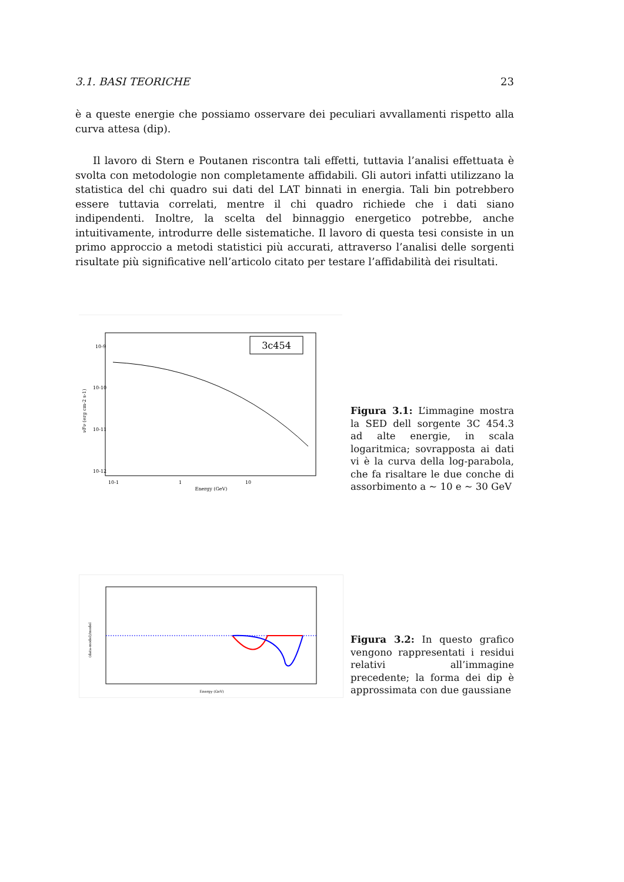3.1. BASI TEORICHE 23
è a queste energie che possiamo osservare dei peculiari avvallamenti rispetto alla curva attesa (dip).
Il lavoro di Stern e Poutanen riscontra tali effetti, tuttavia l’analisi effettuata è svolta con metodologie non completamente affidabili. Gli autori infatti utilizzano la statistica del chi quadro sui dati del LAT binnati in energia. Tali bin potrebbero essere tuttavia correlati, mentre il chi quadro richiede che i dati siano indipendenti. Inoltre, la scelta del binnaggio energetico potrebbe, anche intuitivamente, introdurre delle sistematiche. Il lavoro di questa tesi consiste in un primo approccio a metodi statistici più accurati, attraverso l’analisi delle sorgenti risultate più significative nell’articolo citato per testare l’affidabilità dei risultati.
3c454
10-9
10-10
10-11
10-12
10-1
1
10
Energy (GeV)
νFν (erg cm-2 s-1)
Figura 3.1: L’immagine mostra la SED dell sorgente 3C 454.3 ad alte energie, in scala logaritmica; sovrapposta ai dati vi è la curva della log-parabola, che fa risaltare le due conche di assorbimento a ∼ 10 e ∼ 30 GeV
Energy (GeV)
(data-model)/model
Figura 3.2: In questo grafico vengono rappresentati i residui relativi all’immagine precedente; la forma dei dip è approssimata con due gaussiane